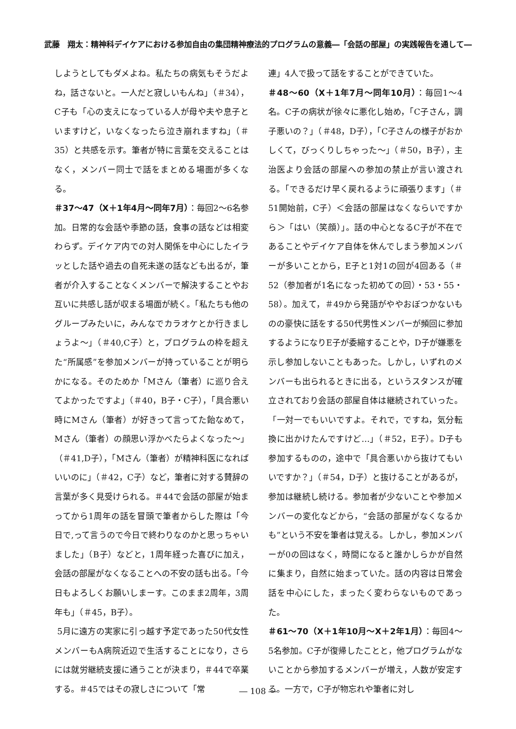武藤　翔太：精神科デイケアにおける参加自由の集団精神療法的プログラムの意義―「会話の部屋」の実践報告を通して―
しようとしてもダメよね。私たちの病気もそうだよね，話さないと。一人だと寂しいもんね」（＃34），C子も「心の支えになっている人が母や夫や息子といますけど，いなくなったら泣き崩れますね」（＃35）と共感を示す。筆者が特に言葉を交えることはなく，メンバー同士で話をまとめる場面が多くなる。
＃37～47（X＋1年4月～同年7月）：毎回2～6名参加。日常的な会話や季節の話，食事の話などは相変わらず。デイケア内での対人関係を中心にしたイラッとした話や過去の自死未遂の話なども出るが，筆者が介入することなくメンバーで解決することやお互いに共感し話が収まる場面が続く。「私たちも他のグループみたいに，みんなでカラオケとか行きましょうよ～」（＃40,C子）と，プログラムの枠を超えた“所属感”を参加メンバーが持っていることが明らかになる。そのためか「Mさん（筆者）に巡り合えてよかったですよ」（＃40，B子・C子），「具合悪い時にMさん（筆者）が好きって言ってた飴なめて，Mさん（筆者）の顔思い浮かべたらよくなった～」（＃41,D子），「Mさん（筆者）が精神科医になればいいのに」（＃42，C子）など，筆者に対する賛辞の言葉が多く見受けられる。＃44で会話の部屋が始まってから1周年の話を冒頭で筆者からした際は「今日で,って言うので今日で終わりなのかと思っちゃいました」（B子）などと，1周年経った喜びに加え，会話の部屋がなくなることへの不安の話も出る。「今日もよろしくお願いしまーす。このまま2周年，3周年も」（＃45，B子）。
5月に遠方の実家に引っ越す予定であった50代女性メンバーもA病院近辺で生活することになり，さらには就労継続支援に通うことが決まり，＃44で卒業する。＃45ではその寂しさについて「常
連」4人で扱って話をすることができていた。
＃48～60（X＋1年7月～同年10月）：毎回1～4名。C子の病状が徐々に悪化し始め，「C子さん，調子悪いの？」（＃48，D子），「C子さんの様子がおかしくて，びっくりしちゃった～」（＃50，B子），主治医より会話の部屋への参加の禁止が言い渡される。「できるだけ早く戻れるように頑張ります」（＃51開始前，C子）＜会話の部屋はなくならいですから＞「はい（笑顔）」。話の中心となるC子が不在であることやデイケア自体を休んでしまう参加メンバーが多いことから，E子と1対1の回が4回ある（＃52（参加者が1名になった初めての回）・53・55・58）。加えて，＃49から発語がややおぼつかないものの豪快に話をする50代男性メンバーが頻回に参加するようになりE子が委縮することや，D子が嫌悪を示し参加しないこともあった。しかし，いずれのメンバーも出られるときに出る，というスタンスが確立されており会話の部屋自体は継続されていった。「一対一でもいいですよ。それで，ですね，気分転換に出かけたんですけど…」（＃52，E子）。D子も参加するものの，途中で「具合悪いから抜けてもいいですか？」（＃54，D子）と抜けることがあるが，参加は継続し続ける。参加者が少ないことや参加メンバーの変化などから，“会話の部屋がなくなるかも”という不安を筆者は覚える。しかし，参加メンバーが0の回はなく，時間になると誰かしらかが自然に集まり，自然に始まっていた。話の内容は日常会話を中心にした，まったく変わらないものであった。
＃61～70（X＋1年10月～X＋2年1月）：毎回4～5名参加。C子が復帰したことと，他プログラムがないことから参加するメンバーが増え，人数が安定する。一方で，C子が物忘れや筆者に対し
― 108 ―